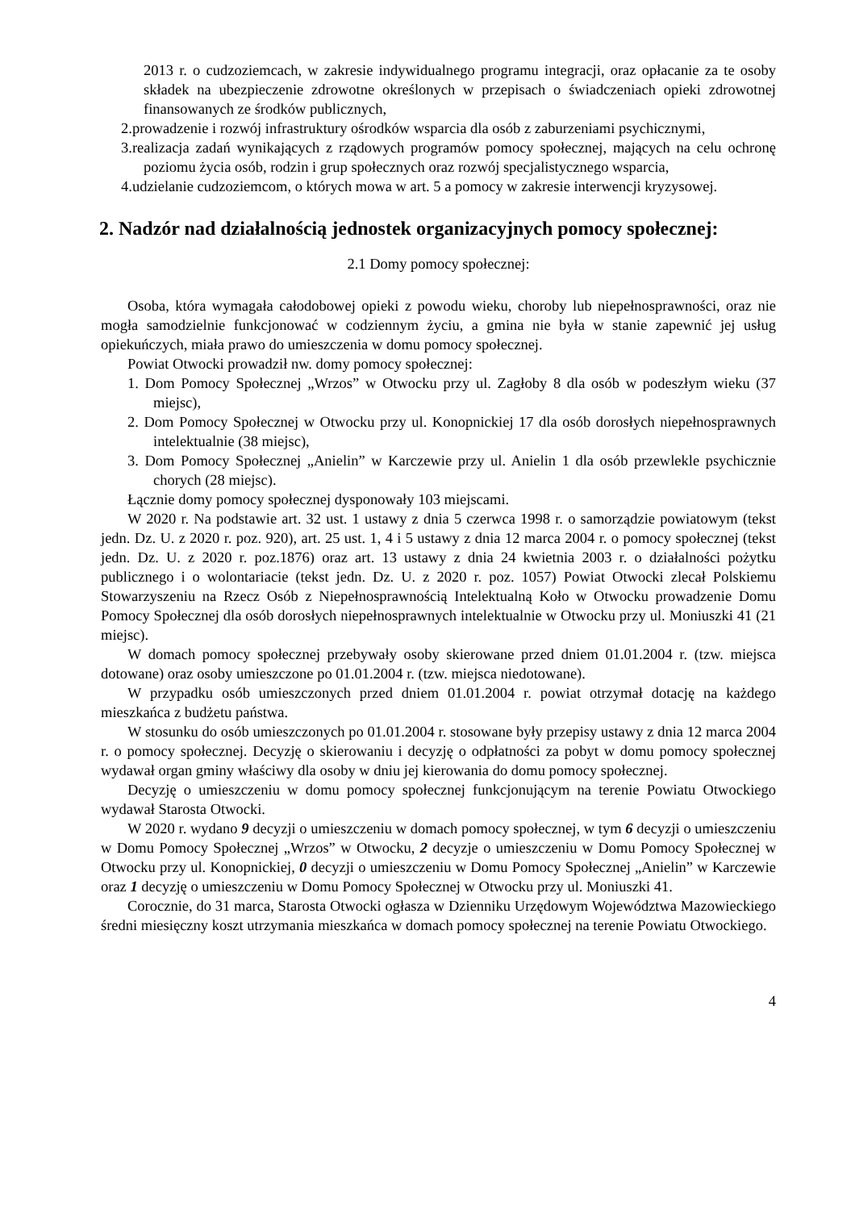2013 r. o cudzoziemcach, w zakresie indywidualnego programu integracji, oraz opłacanie za te osoby składek na ubezpieczenie zdrowotne określonych w przepisach o świadczeniach opieki zdrowotnej finansowanych ze środków publicznych,
2.prowadzenie i rozwój infrastruktury ośrodków wsparcia dla osób z zaburzeniami psychicznymi,
3.realizacja zadań wynikających z rządowych programów pomocy społecznej, mających na celu ochronę poziomu życia osób, rodzin i grup społecznych oraz rozwój specjalistycznego wsparcia,
4.udzielanie cudzoziemcom, o których mowa w art. 5 a pomocy w zakresie interwencji kryzysowej.
2. Nadzór nad działalnością jednostek organizacyjnych pomocy społecznej:
2.1 Domy pomocy społecznej:
Osoba, która wymagała całodobowej opieki z powodu wieku, choroby lub niepełnosprawności, oraz nie mogła samodzielnie funkcjonować w codziennym życiu, a gmina nie była w stanie zapewnić jej usług opiekuńczych, miała prawo do umieszczenia w domu pomocy społecznej.
Powiat Otwocki prowadził nw. domy pomocy społecznej:
1. Dom Pomocy Społecznej „Wrzos” w Otwocku przy ul. Zagłoby 8 dla osób w podeszłym wieku (37 miejsc),
2. Dom Pomocy Społecznej w Otwocku przy ul. Konopnickiej 17 dla osób dorosłych niepełnosprawnych intelektualnie (38 miejsc),
3. Dom Pomocy Społecznej „Anielin” w Karczewie przy ul. Anielin 1 dla osób przewlekle psychicznie chorych (28 miejsc).
Łącznie domy pomocy społecznej dysponowały 103 miejscami.
W 2020 r. Na podstawie art. 32 ust. 1 ustawy z dnia 5 czerwca 1998 r. o samorządzie powiatowym (tekst jedn. Dz. U. z 2020 r. poz. 920), art. 25 ust. 1, 4 i 5 ustawy z dnia 12 marca 2004 r. o pomocy społecznej (tekst jedn. Dz. U. z 2020 r. poz.1876) oraz art. 13 ustawy z dnia 24 kwietnia 2003 r. o działalności pożytku publicznego i o wolontariacie (tekst jedn. Dz. U. z 2020 r. poz. 1057) Powiat Otwocki zlecał Polskiemu Stowarzyszeniu na Rzecz Osób z Niepełnosprawnością Intelektualną Koło w Otwocku prowadzenie Domu Pomocy Społecznej dla osób dorosłych niepełnosprawnych intelektualnie w Otwocku przy ul. Moniuszki 41 (21 miejsc).
W domach pomocy społecznej przebywały osoby skierowane przed dniem 01.01.2004 r. (tzw. miejsca dotowane) oraz osoby umieszczone po 01.01.2004 r. (tzw. miejsca niedotowane).
W przypadku osób umieszczonych przed dniem 01.01.2004 r. powiat otrzymał dotację na każdego mieszkańca z budżetu państwa.
W stosunku do osób umieszczonych po 01.01.2004 r. stosowane były przepisy ustawy z dnia 12 marca 2004 r. o pomocy społecznej. Decyzję o skierowaniu i decyzję o odpłatności za pobyt w domu pomocy społecznej wydawał organ gminy właściwy dla osoby w dniu jej kierowania do domu pomocy społecznej.
Decyzję o umieszczeniu w domu pomocy społecznej funkcjonującym na terenie Powiatu Otwockiego wydawał Starosta Otwocki.
W 2020 r. wydano 9 decyzji o umieszczeniu w domach pomocy społecznej, w tym 6 decyzji o umieszczeniu w Domu Pomocy Społecznej „Wrzos” w Otwocku, 2 decyzje o umieszczeniu w Domu Pomocy Społecznej w Otwocku przy ul. Konopnickiej, 0 decyzji o umieszczeniu w Domu Pomocy Społecznej „Anielin” w Karczewie oraz 1 decyzję o umieszczeniu w Domu Pomocy Społecznej w Otwocku przy ul. Moniuszki 41.
Corocznie, do 31 marca, Starosta Otwocki ogłasza w Dzienniku Urzędowym Województwa Mazowieckiego średni miesięczny koszt utrzymania mieszkańca w domach pomocy społecznej na terenie Powiatu Otwockiego.
4